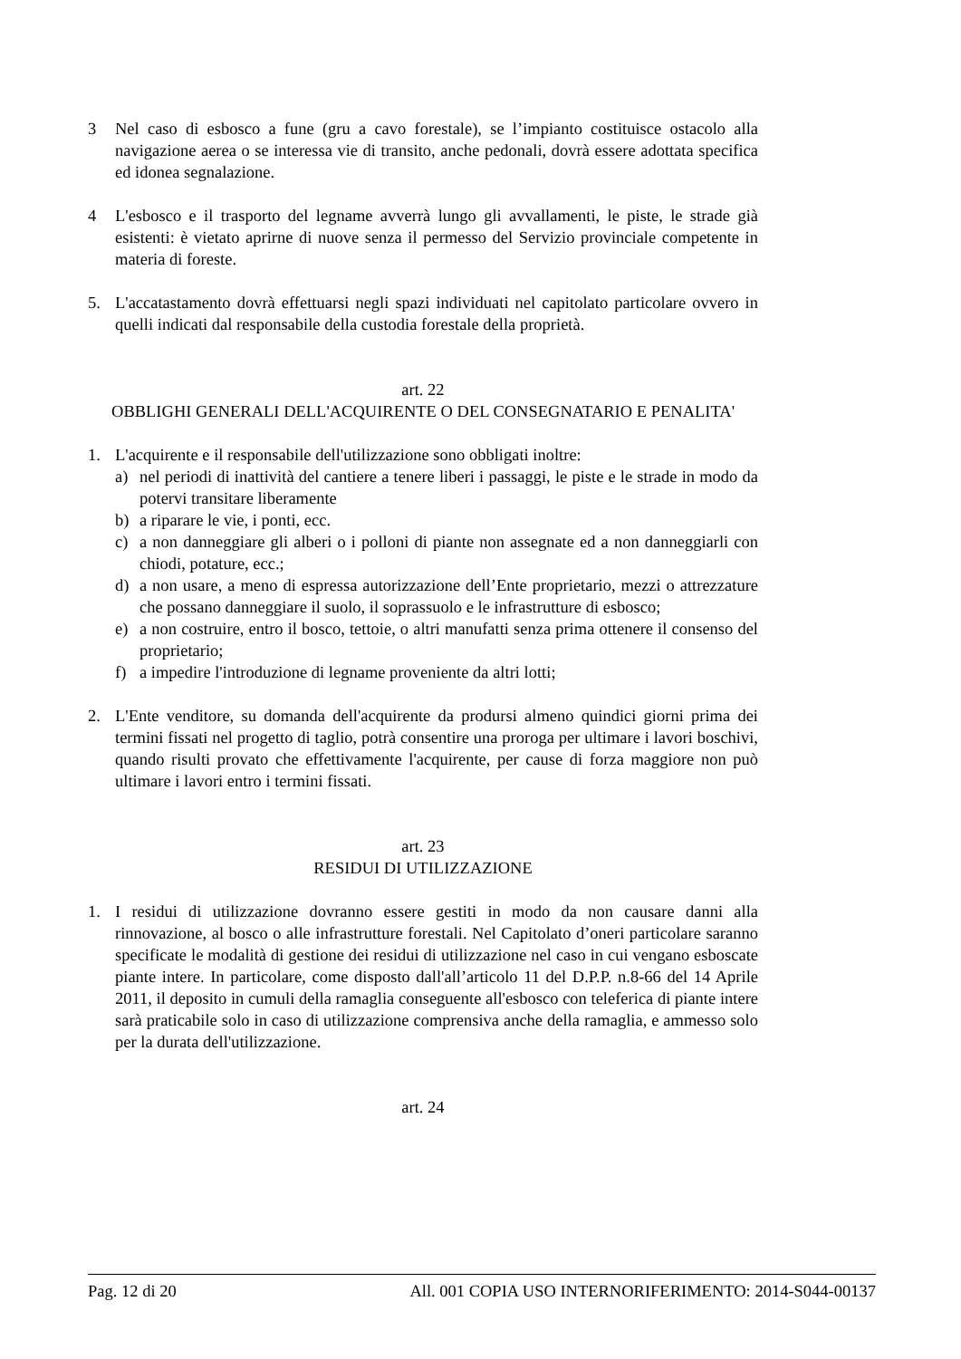3 Nel caso di esbosco a fune (gru a cavo forestale), se l’impianto costituisce ostacolo alla navigazione aerea o se interessa vie di transito, anche pedonali, dovrà essere adottata specifica ed idonea segnalazione.
4 L'esbosco e il trasporto del legname avverrà lungo gli avvallamenti, le piste, le strade già esistenti: è vietato aprirne di nuove senza il permesso del Servizio provinciale competente in materia di foreste.
5. L'accatastamento dovrà effettuarsi negli spazi individuati nel capitolato particolare ovvero in quelli indicati dal responsabile della custodia forestale della proprietà.
art. 22
OBBLIGHI GENERALI DELL'ACQUIRENTE O DEL CONSEGNATARIO E PENALITA'
1. L'acquirente e il responsabile dell'utilizzazione sono obbligati inoltre:
a) nel periodi di inattività del cantiere a tenere liberi i passaggi, le piste e le strade in modo da potervi transitare liberamente
b) a riparare le vie, i ponti, ecc.
c) a non danneggiare gli alberi o i polloni di piante non assegnate ed a non danneggiarli con chiodi, potature, ecc.;
d) a non usare, a meno di espressa autorizzazione dell’Ente proprietario, mezzi o attrezzature che possano danneggiare il suolo, il soprassuolo e le infrastrutture di esbosco;
e) a non costruire, entro il bosco, tettoie, o altri manufatti senza prima ottenere il consenso del proprietario;
f) a impedire l'introduzione di legname proveniente da altri lotti;
2. L'Ente venditore, su domanda dell'acquirente da prodursi almeno quindici giorni prima dei termini fissati nel progetto di taglio, potrà consentire una proroga per ultimare i lavori boschivi, quando risulti provato che effettivamente l'acquirente, per cause di forza maggiore non può ultimare i lavori entro i termini fissati.
art. 23
RESIDUI DI UTILIZZAZIONE
1. I residui di utilizzazione dovranno essere gestiti in modo da non causare danni alla rinnovazione, al bosco o alle infrastrutture forestali. Nel Capitolato d’oneri particolare saranno specificate le modalità di gestione dei residui di utilizzazione nel caso in cui vengano esboscate piante intere. In particolare, come disposto dall'all’articolo 11 del D.P.P. n.8-66 del 14 Aprile 2011, il deposito in cumuli della ramaglia conseguente all'esbosco con teleferica di piante intere sarà praticabile solo in caso di utilizzazione comprensiva anche della ramaglia, e ammesso solo per la durata dell'utilizzazione.
art. 24
Pag. 12 di 20 All. 001 COPIA USO INTERNORIFERIMENTO: 2014-S044-00137